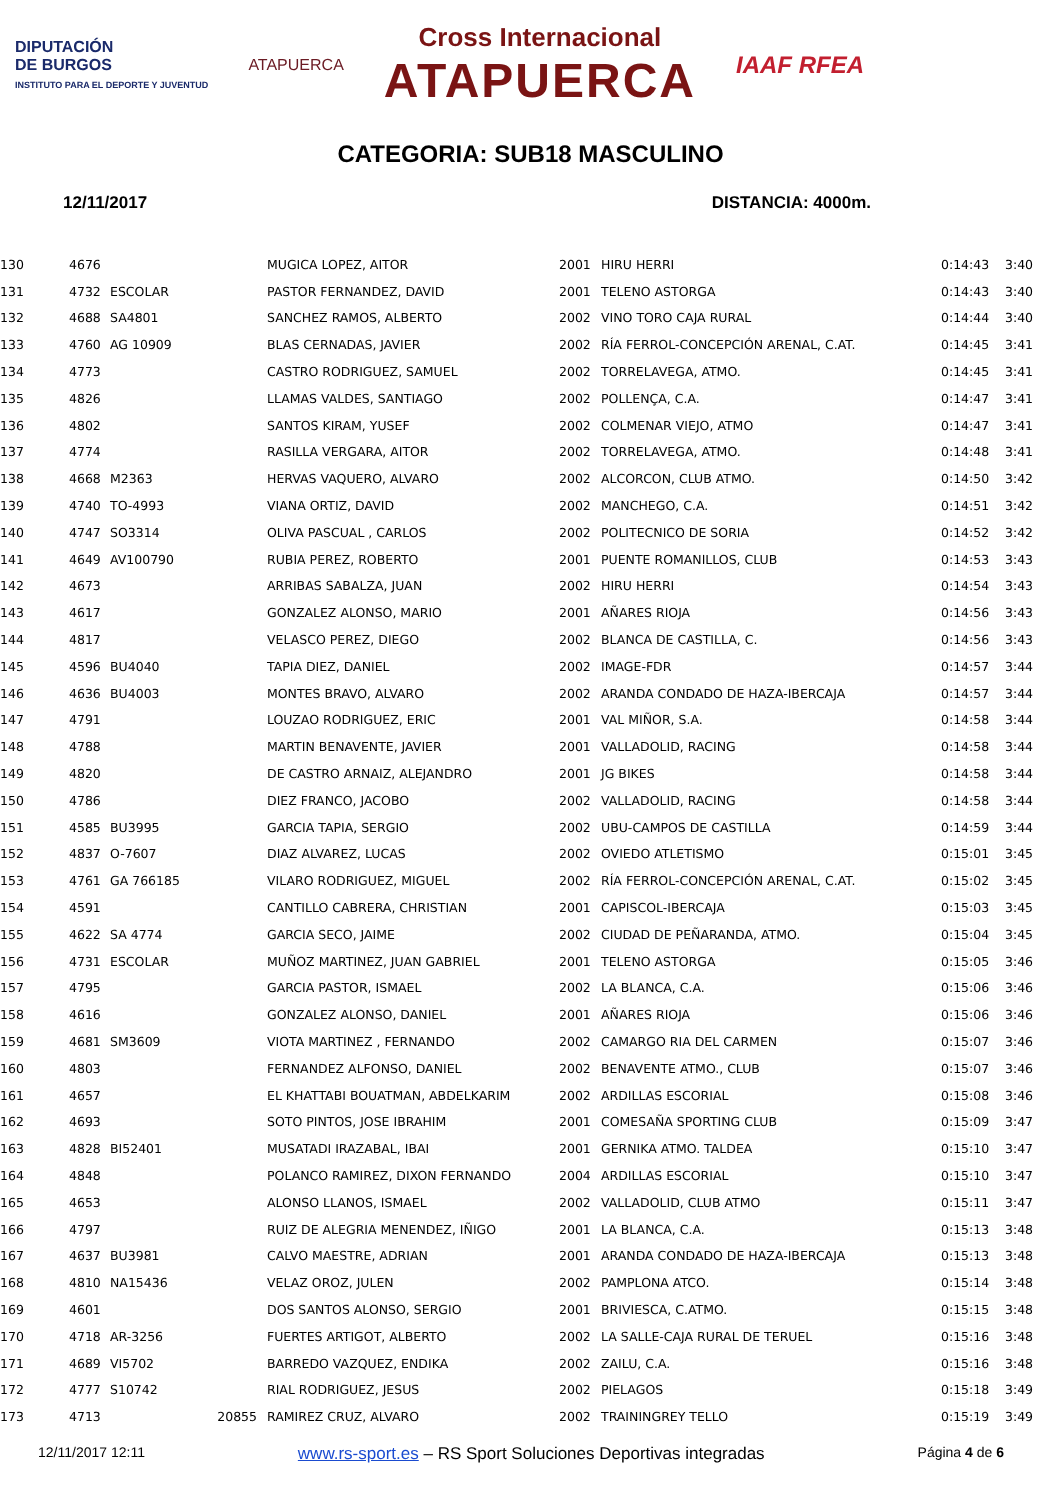DIPUTACIÓN
DE BURGOS
INSTITUTO PARA EL DEPORTE Y JUVENTUD
ATAPUERCA
Cross Internacional
ATAPUERCA
IAAF RFEA
CATEGORIA: SUB18 MASCULINO
12/11/2017 DISTANCIA: 4000m.
| 130 | 4676 | | | MUGICA LOPEZ, AITOR | 2001 | HIRU HERRI | 0:14:43 | 3:40 |
| 131 | 4732 | ESCOLAR | | PASTOR FERNANDEZ, DAVID | 2001 | TELENO ASTORGA | 0:14:43 | 3:40 |
| 132 | 4688 | SA4801 | | SANCHEZ RAMOS, ALBERTO | 2002 | VINO TORO CAJA RURAL | 0:14:44 | 3:40 |
| 133 | 4760 | AG 10909 | | BLAS CERNADAS, JAVIER | 2002 | RÍA FERROL-CONCEPCIÓN ARENAL, C.AT. | 0:14:45 | 3:41 |
| 134 | 4773 | | | CASTRO RODRIGUEZ, SAMUEL | 2002 | TORRELAVEGA, ATMO. | 0:14:45 | 3:41 |
| 135 | 4826 | | | LLAMAS VALDES, SANTIAGO | 2002 | POLLENÇA, C.A. | 0:14:47 | 3:41 |
| 136 | 4802 | | | SANTOS KIRAM, YUSEF | 2002 | COLMENAR VIEJO, ATMO | 0:14:47 | 3:41 |
| 137 | 4774 | | | RASILLA VERGARA, AITOR | 2002 | TORRELAVEGA, ATMO. | 0:14:48 | 3:41 |
| 138 | 4668 | M2363 | | HERVAS VAQUERO, ALVARO | 2002 | ALCORCON, CLUB ATMO. | 0:14:50 | 3:42 |
| 139 | 4740 | TO-4993 | | VIANA ORTIZ, DAVID | 2002 | MANCHEGO, C.A. | 0:14:51 | 3:42 |
| 140 | 4747 | SO3314 | | OLIVA PASCUAL , CARLOS | 2002 | POLITECNICO DE SORIA | 0:14:52 | 3:42 |
| 141 | 4649 | AV100790 | | RUBIA PEREZ, ROBERTO | 2001 | PUENTE ROMANILLOS, CLUB | 0:14:53 | 3:43 |
| 142 | 4673 | | | ARRIBAS SABALZA, JUAN | 2002 | HIRU HERRI | 0:14:54 | 3:43 |
| 143 | 4617 | | | GONZALEZ ALONSO, MARIO | 2001 | AÑARES RIOJA | 0:14:56 | 3:43 |
| 144 | 4817 | | | VELASCO PEREZ, DIEGO | 2002 | BLANCA DE CASTILLA, C. | 0:14:56 | 3:43 |
| 145 | 4596 | BU4040 | | TAPIA DIEZ, DANIEL | 2002 | IMAGE-FDR | 0:14:57 | 3:44 |
| 146 | 4636 | BU4003 | | MONTES BRAVO, ALVARO | 2002 | ARANDA CONDADO DE HAZA-IBERCAJA | 0:14:57 | 3:44 |
| 147 | 4791 | | | LOUZAO RODRIGUEZ, ERIC | 2001 | VAL MIÑOR, S.A. | 0:14:58 | 3:44 |
| 148 | 4788 | | | MARTIN BENAVENTE, JAVIER | 2001 | VALLADOLID, RACING | 0:14:58 | 3:44 |
| 149 | 4820 | | | DE CASTRO ARNAIZ, ALEJANDRO | 2001 | JG BIKES | 0:14:58 | 3:44 |
| 150 | 4786 | | | DIEZ FRANCO, JACOBO | 2002 | VALLADOLID, RACING | 0:14:58 | 3:44 |
| 151 | 4585 | BU3995 | | GARCIA TAPIA, SERGIO | 2002 | UBU-CAMPOS DE CASTILLA | 0:14:59 | 3:44 |
| 152 | 4837 | O-7607 | | DIAZ ALVAREZ, LUCAS | 2002 | OVIEDO ATLETISMO | 0:15:01 | 3:45 |
| 153 | 4761 | GA 766185 | | VILARO RODRIGUEZ, MIGUEL | 2002 | RÍA FERROL-CONCEPCIÓN ARENAL, C.AT. | 0:15:02 | 3:45 |
| 154 | 4591 | | | CANTILLO CABRERA, CHRISTIAN | 2001 | CAPISCOL-IBERCAJA | 0:15:03 | 3:45 |
| 155 | 4622 | SA 4774 | | GARCIA SECO, JAIME | 2002 | CIUDAD DE PEÑARANDA, ATMO. | 0:15:04 | 3:45 |
| 156 | 4731 | ESCOLAR | | MUÑOZ MARTINEZ, JUAN GABRIEL | 2001 | TELENO ASTORGA | 0:15:05 | 3:46 |
| 157 | 4795 | | | GARCIA PASTOR, ISMAEL | 2002 | LA BLANCA, C.A. | 0:15:06 | 3:46 |
| 158 | 4616 | | | GONZALEZ ALONSO, DANIEL | 2001 | AÑARES RIOJA | 0:15:06 | 3:46 |
| 159 | 4681 | SM3609 | | VIOTA MARTINEZ , FERNANDO | 2002 | CAMARGO RIA DEL CARMEN | 0:15:07 | 3:46 |
| 160 | 4803 | | | FERNANDEZ ALFONSO, DANIEL | 2002 | BENAVENTE ATMO., CLUB | 0:15:07 | 3:46 |
| 161 | 4657 | | | EL KHATTABI BOUATMAN, ABDELKARIM | 2002 | ARDILLAS ESCORIAL | 0:15:08 | 3:46 |
| 162 | 4693 | | | SOTO PINTOS, JOSE IBRAHIM | 2001 | COMESAÑA SPORTING CLUB | 0:15:09 | 3:47 |
| 163 | 4828 | BI52401 | | MUSATADI IRAZABAL, IBAI | 2001 | GERNIKA ATMO. TALDEA | 0:15:10 | 3:47 |
| 164 | 4848 | | | POLANCO RAMIREZ, DIXON FERNANDO | 2004 | ARDILLAS ESCORIAL | 0:15:10 | 3:47 |
| 165 | 4653 | | | ALONSO LLANOS, ISMAEL | 2002 | VALLADOLID, CLUB ATMO | 0:15:11 | 3:47 |
| 166 | 4797 | | | RUIZ DE ALEGRIA MENENDEZ, IÑIGO | 2001 | LA BLANCA, C.A. | 0:15:13 | 3:48 |
| 167 | 4637 | BU3981 | | CALVO MAESTRE, ADRIAN | 2001 | ARANDA CONDADO DE HAZA-IBERCAJA | 0:15:13 | 3:48 |
| 168 | 4810 | NA15436 | | VELAZ OROZ, JULEN | 2002 | PAMPLONA ATCO. | 0:15:14 | 3:48 |
| 169 | 4601 | | | DOS SANTOS ALONSO, SERGIO | 2001 | BRIVIESCA, C.ATMO. | 0:15:15 | 3:48 |
| 170 | 4718 | AR-3256 | | FUERTES ARTIGOT, ALBERTO | 2002 | LA SALLE-CAJA RURAL DE TERUEL | 0:15:16 | 3:48 |
| 171 | 4689 | VI5702 | | BARREDO VAZQUEZ, ENDIKA | 2002 | ZAILU, C.A. | 0:15:16 | 3:48 |
| 172 | 4777 | S10742 | | RIAL RODRIGUEZ, JESUS | 2002 | PIELAGOS | 0:15:18 | 3:49 |
| 173 | 4713 | | 20855 | RAMIREZ CRUZ, ALVARO | 2002 | TRAININGREY TELLO | 0:15:19 | 3:49 |
12/11/2017 12:11 www.rs-sport.es – RS Sport Soluciones Deportivas integradas Página 4 de 6